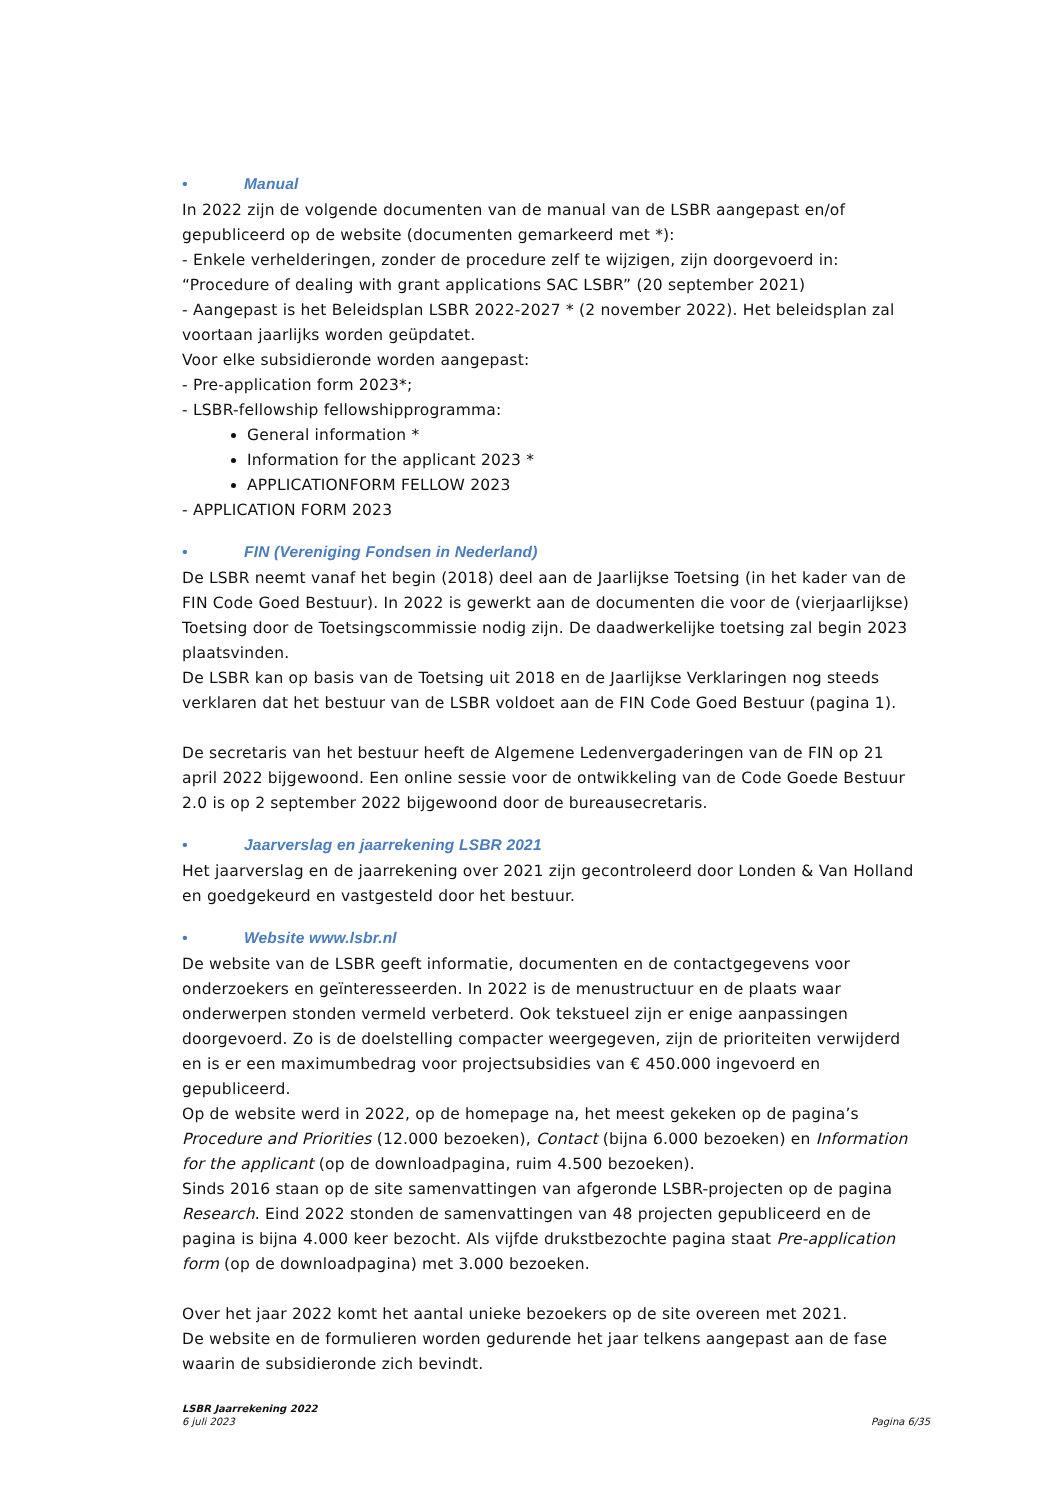• Manual
In 2022 zijn de volgende documenten van de manual van de LSBR aangepast en/of gepubliceerd op de website (documenten gemarkeerd met *):
- Enkele verhelderingen, zonder de procedure zelf te wijzigen, zijn doorgevoerd in: “Procedure of dealing with grant applications SAC LSBR” (20 september 2021)
- Aangepast is het Beleidsplan LSBR 2022-2027 * (2 november 2022). Het beleidsplan zal voortaan jaarlijks worden geüpdatet.
Voor elke subsidieronde worden aangepast:
- Pre-application form 2023*;
- LSBR-fellowship fellowshipprogramma:
General information *
Information for the applicant 2023 *
APPLICATIONFORM FELLOW 2023
- APPLICATION FORM 2023
• FIN (Vereniging Fondsen in Nederland)
De LSBR neemt vanaf het begin (2018) deel aan de Jaarlijkse Toetsing (in het kader van de FIN Code Goed Bestuur). In 2022 is gewerkt aan de documenten die voor de (vierjaarlijkse) Toetsing door de Toetsingscommissie nodig zijn. De daadwerkelijke toetsing zal begin 2023 plaatsvinden.
De LSBR kan op basis van de Toetsing uit 2018 en de Jaarlijkse Verklaringen nog steeds verklaren dat het bestuur van de LSBR voldoet aan de FIN Code Goed Bestuur (pagina 1).
De secretaris van het bestuur heeft de Algemene Ledenvergaderingen van de FIN op 21 april 2022 bijgewoond. Een online sessie voor de ontwikkeling van de Code Goede Bestuur 2.0 is op 2 september 2022 bijgewoond door de bureausecretaris.
• Jaarverslag en jaarrekening LSBR 2021
Het jaarverslag en de jaarrekening over 2021 zijn gecontroleerd door Londen & Van Holland en goedgekeurd en vastgesteld door het bestuur.
• Website www.lsbr.nl
De website van de LSBR geeft informatie, documenten en de contactgegevens voor onderzoekers en geïnteresseerden. In 2022 is de menustructuur en de plaats waar onderwerpen stonden vermeld verbeterd. Ook tekstueel zijn er enige aanpassingen doorgevoerd. Zo is de doelstelling compacter weergegeven, zijn de prioriteiten verwijderd en is er een maximumbedrag voor projectsubsidies van € 450.000 ingevoerd en gepubliceerd.
Op de website werd in 2022, op de homepage na, het meest gekeken op de pagina’s Procedure and Priorities (12.000 bezoeken), Contact (bijna 6.000 bezoeken) en Information for the applicant (op de downloadpagina, ruim 4.500 bezoeken).
Sinds 2016 staan op de site samenvattingen van afgeronde LSBR-projecten op de pagina Research. Eind 2022 stonden de samenvattingen van 48 projecten gepubliceerd en de pagina is bijna 4.000 keer bezocht. Als vijfde drukstbezochte pagina staat Pre-application form (op de downloadpagina) met 3.000 bezoeken.
Over het jaar 2022 komt het aantal unieke bezoekers op de site overeen met 2021.
De website en de formulieren worden gedurende het jaar telkens aangepast aan de fase waarin de subsidieronde zich bevindt.
LSBR Jaarrekening 2022
6 juli 2023
Pagina 6/35